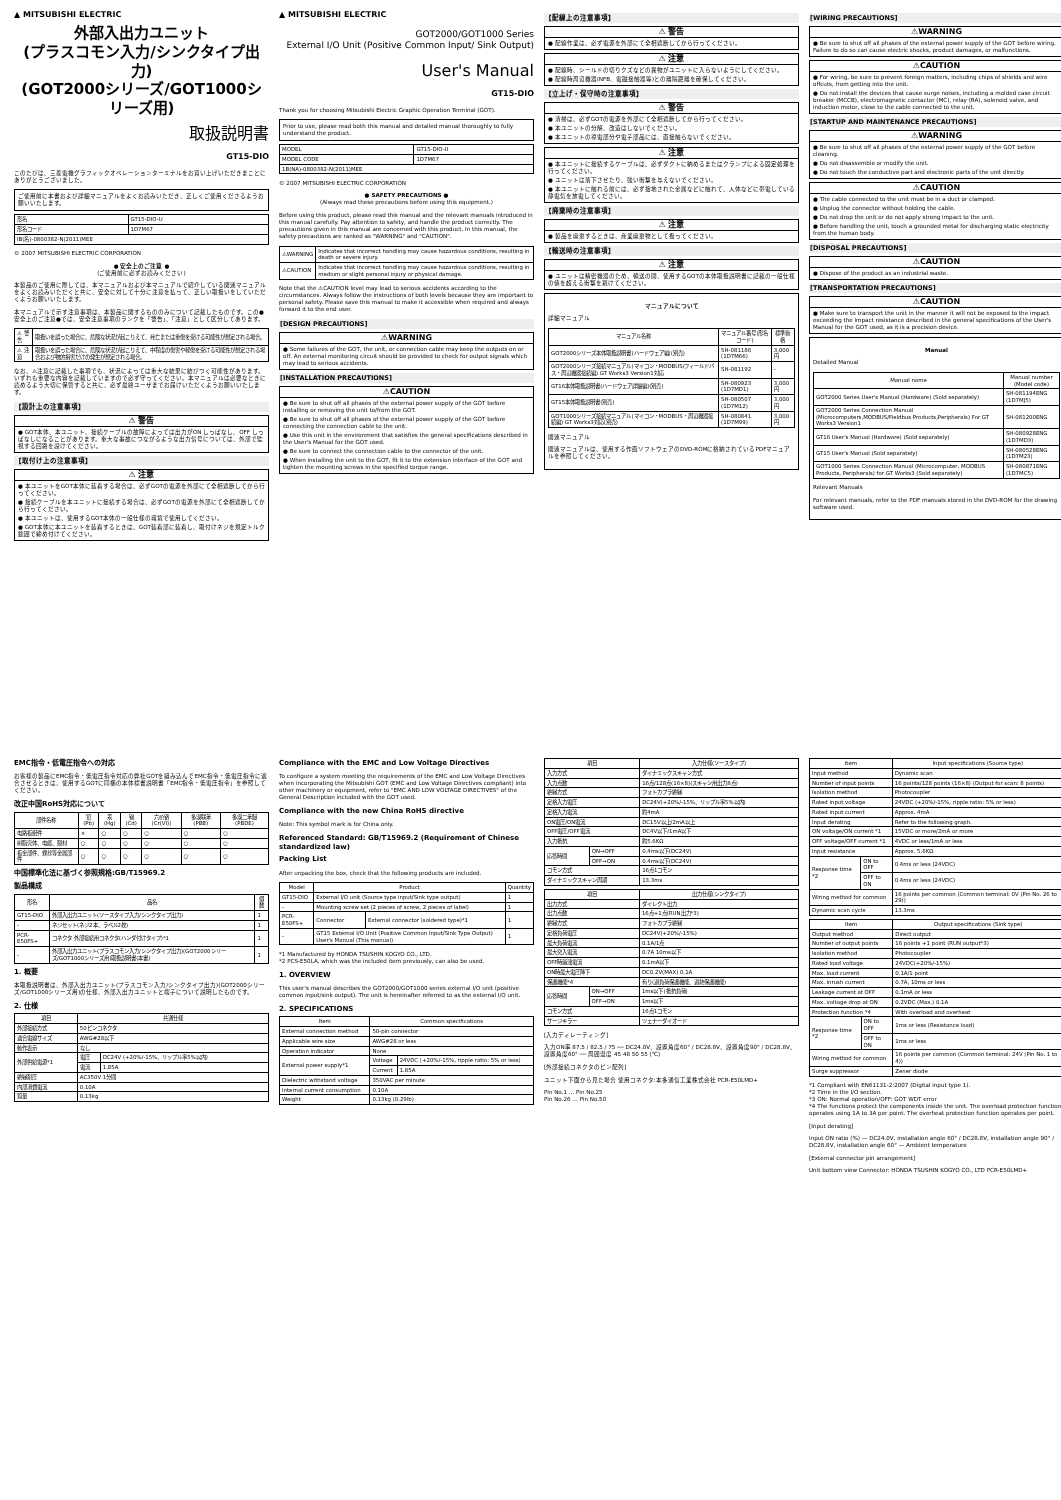▲ MITSUBISHI ELECTRIC
外部入出力ユニット
(プラスコモン入力/シンクタイプ出力)
(GOT2000シリーズ/GOT1000シリーズ用)
取扱説明書
GT15-DIO
このたびは、三菱電機グラフィックオペレーションターミナルをお買い上げいただきまことにありがとうございました。
ご使用前に本書および詳細マニュアルをよくお読みいただき、正しくご使用くださるようお願いいたします。
| 形名 | GT15-DIO-U |
| 形名コード | 1D7M67 |
| IB(名)-0800382-N(2011)MEE | |
© 2007 MITSUBISHI ELECTRIC CORPORATION
● 安全上のご注意 ●
(ご使用前に必ずお読みください)
本製品のご使用に際しては、本マニュアルおよび本マニュアルで紹介している関連マニュアルをよくお読みいただくと共に、安全に対して十分に注意を払って、正しい取扱いをしていただくようお願いいたします。
本マニュアルで示す注意事項は、本製品に関するもののみについて記載したものです。この●安全上のご注意●では、安全注意事項のランクを「警告」、「注意」として区分してあります。
| ⚠ 警告 | 取扱いを誤った場合に、危険な状況が起こりえて、死亡または重傷を受ける可能性が想定される場合。 |
| ⚠ 注意 | 取扱いを誤った場合に、危険な状況が起こりえて、中程度の傷害や軽傷を受ける可能性が想定される場合および物的損害だけの発生が想定される場合。 |
なお、⚠注意に記載した事項でも、状況によっては重大な結果に結びつく可能性があります。いずれも重要な内容を記載していますので必ず守ってください。本マニュアルは必要なときに読めるよう大切に保管すると共に、必ず最終ユーザまでお届けいただくようお願いいたします。
【設計上の注意事項】
⚠ 警告
● GOT本体、本ユニット、接続ケーブルの故障によっては出力がON しっぱなし、OFF しっぱなしになることがあります。重大な事故につながるような出力信号については、外部で監視する回路を設けてください。
【取付け上の注意事項】
⚠ 注意
● 本ユニットをGOT本体に装着する場合は、必ずGOTの電源を外部にて全相遮断してから行ってください。
● 接続ケーブルを本ユニットに接続する場合は、必ずGOTの電源を外部にて全相遮断してから行ってください。
● 本ユニットは、使用するGOT本体の一般仕様の環境で使用してください。
● GOT本体に本ユニットを装着するときは、GOT装着部に装着し、取付けネジを規定トルク範囲で締め付けてください。
▲ MITSUBISHI ELECTRIC
GOT2000/GOT1000 Series
External I/O Unit (Positive Common Input/ Sink Output)
User's Manual
GT15-DIO
Thank you for choosing Mitsubishi Electric Graphic Operation Terminal (GOT).
Prior to use, please read both this manual and detailed manual thoroughly to fully understand the product.
| MODEL | GT15-DIO-U |
| MODEL CODE | 1D7M67 |
| 1B(NA)-0800382-N(2011)MEE | |
© 2007 MITSUBISHI ELECTRIC CORPORATION
● SAFETY PRECAUTIONS ●
(Always read these precautions before using this equipment.)
Before using this product, please read this manual and the relevant manuals introduced in this manual carefully. Pay attention to safety, and handle the product correctly. The precautions given in this manual are concerned with this product. In this manual, the safety precautions are ranked as "WARNING" and "CAUTION".
| ⚠WARNING | Indicates that incorrect handling may cause hazardous conditions, resulting in death or severe injury. |
| ⚠CAUTION | Indicates that incorrect handling may cause hazardous conditions, resulting in medium or slight personal injury or physical damage. |
Note that the ⚠CAUTION level may lead to serious accidents according to the circumstances. Always follow the instructions of both levels because they are important to personal safety. Please save this manual to make it accessible when required and always forward it to the end user.
[DESIGN PRECAUTIONS]
⚠WARNING
● Some failures of the GOT, the unit, or connection cable may keep the outputs on or off. An external monitoring circuit should be provided to check for output signals which may lead to serious accidents.
[INSTALLATION PRECAUTIONS]
⚠CAUTION
● Be sure to shut off all phases of the external power supply of the GOT before installing or removing the unit to/from the GOT.
● Be sure to shut off all phases of the external power supply of the GOT before connecting the connection cable to the unit.
● Use this unit in the environment that satisfies the general specifications described in the User's Manual for the GOT used.
● Be sure to connect the connection cable to the connector of the unit.
● When installing the unit to the GOT, fit it to the extension interface of the GOT and tighten the mounting screws in the specified torque range.
【配線上の注意事項】
⚠ 警告
● 配線作業は、必ず電源を外部にて全相遮断してから行ってください。
⚠ 注意
● 配線時、シールドの切りクズなどの異物がユニットに入らないようにしてください。
● 配線時周辺機器(NFB、電磁接触器等)との離隔距離を確保してください。
【立上げ・保守時の注意事項】
⚠ 警告
● 清掃は、必ずGOTの電源を外部にて全相遮断してから行ってください。
● 本ユニットの分解、改造はしないでください。
● 本ユニットの導電部分や電子部品には、直接触らないでください。
⚠ 注意
● 本ユニットに接続するケーブルは、必ずダクトに納めるまたはクランプによる固定処理を行ってください。
● ユニットは落下させたり、強い衝撃を与えないでください。
● 本ユニットに触れる前には、必ず接地された金属などに触れて、人体などに帯電している静電気を放電してください。
【廃棄時の注意事項】
⚠ 注意
● 製品を廃棄するときは、産業廃棄物として扱ってください。
【輸送時の注意事項】
⚠ 注意
● ユニットは精密機器のため、輸送の間、使用するGOTの本体取扱説明書に記載の一般仕様の値を超える衝撃を避けてください。
マニュアルについて
詳細マニュアル
| マニュアル名称 | マニュアル番号(形名コード) | 標準価格 |
| --- | --- | --- |
| GOT2000シリーズ本体取扱説明書(ハードウェア編)(別売) | SH-081186 (1D7M66) | 3,000円 |
| GOT2000シリーズ接続マニュアル(マイコン・MODBUS/フィールドバス・周辺機器接続編) GT Works3 Version1対応 | SH-081192 | - |
| GT16本体取扱説明書(ハードウェア詳細編)(別売) | SH-080923 (1D7MD1) | 3,000円 |
| GT15本体取扱説明書(別売) | SH-080507 (1D7M12) | 3,000円 |
| GOT1000シリーズ接続マニュアル(マイコン・MODBUS・周辺機器接続編) GT Works3対応(別売) | SH-080841 (1D7M99) | 3,000円 |
関連マニュアル
関連マニュアルは、使用する作画ソフトウェアのDVD-ROMに格納されているPDFマニュアルを参照してください。
[WIRING PRECAUTIONS]
⚠WARNING
● Be sure to shut off all phases of the external power supply of the GOT before wiring. Failure to do so can cause electric shocks, product damages, or malfunctions.
⚠CAUTION
● For wiring, be sure to prevent foreign matters, including chips of shields and wire offcuts, from getting into the unit.
● Do not install the devices that cause surge noises, including a molded case circuit breaker (MCCB), electromagnetic contactor (MC), relay (RA), solenoid valve, and induction motor, close to the cable connected to the unit.
[STARTUP AND MAINTENANCE PRECAUTIONS]
⚠WARNING
● Be sure to shut off all phases of the external power supply of the GOT before cleaning.
● Do not disassemble or modify the unit.
● Do not touch the conductive part and electronic parts of the unit directly.
⚠CAUTION
● The cable connected to the unit must be in a duct or clamped.
● Unplug the connector without holding the cable.
● Do not drop the unit or do not apply strong impact to the unit.
● Before handling the unit, touch a grounded metal for discharging static electricity from the human body.
[DISPOSAL PRECAUTIONS]
⚠CAUTION
● Dispose of the product as an industrial waste.
[TRANSPORTATION PRECAUTIONS]
⚠CAUTION
● Make sure to transport the unit in the manner it will not be exposed to the impact exceeding the impact resistance described in the general specifications of the User's Manual for the GOT used, as it is a precision device.
Manual
Detailed Manual
| Manual name | Manual number (Model code) |
| --- | --- |
| GOT2000 Series User's Manual (Hardware) (Sold separately) | SH-081194ENG (1D7MJ5) |
| GOT2000 Series Connection Manual (Microcomputers,MODBUS/Fieldbus Products,Peripherals) For GT Works3 Version1 | SH-081200ENG |
| GT16 User's Manual (Hardware) (Sold separately) | SH-080928ENG (1D7MD3) |
| GT15 User's Manual (Sold separately) | SH-080528ENG (1D7M23) |
| GOT1000 Series Connection Manual (Microcomputer, MODBUS Products, Peripherals) for GT Works3 (Sold separately) | SH-080871ENG (1D7MC5) |
Relevant Manuals
For relevant manuals, refer to the PDF manuals stored in the DVD-ROM for the drawing software used.
EMC指令・低電圧指令への対応
お客様の製品にEMC指令・低電圧指令対応の弊社GOTを組み込んでEMC指令・低電圧指令に適合させるときは、使用するGOTに同梱の本体標書説明書「EMC指令・低電圧指令」を参照してください。
改正中国RoHS対応について
| 部件名称 | 铅(Pb) | 汞(Hg) | 镉(Cd) | 六价铬(Cr(VI)) | 多溴联苯(PBB) | 多溴二苯醚(PBDE) |
| --- | --- | --- | --- | --- | --- | --- |
| 电路板组件 | × | ○ | ○ | ○ | ○ | ○ |
| 树脂壳体、电缆、膜材 | ○ | ○ | ○ | ○ | ○ | ○ |
| 板金部件、螺丝等金属部件 | ○ | ○ | ○ | ○ | ○ | ○ |
中国標準化法に基づく参照規格:GB/T15969.2
製品構成
| 形名 | 品名 | 個数 |
| --- | --- | --- |
| GT15-DIO | 外部入出力ユニット(ソースタイプ入力/シンクタイプ出力) | 1 |
| - | ネジセット(ネジ2本、ラベル2枚) | 1 |
| PCR-E50FS+ | コネクタ 外部接続用コネクタ(ハンダ付けタイプ)*1 | 1 |
| - | 外部入出力ユニット(プラスコモン入力/シンクタイプ出力)(GOT2000シリーズ/GOT1000シリーズ用)取扱説明書(本書) | 1 |
1. 概要
本取扱説明書は、外部入出力ユニット(プラスコモン入力/シンクタイプ出力)(GOT2000シリーズ/GOT1000シリーズ用)の仕様、外部入出力ユニットと端子について説明したものです。
2. 仕様
| 項目 | 共通仕様 | |
| --- | --- | --- |
| 外部接続方式 | 50ピンコネクタ | |
| 適合電線サイズ | AWG#28以下 | |
| 動作表示 | なし | |
| 外部供給電源*1 | 電圧 | DC24V (+20%/-15%、リップル率5%以内) |
| | 電流 | 1.85A |
| 絶縁耐圧 | AC350V 1分間 | |
| 内部消費電流 | 0.10A | |
| 質量 | 0.13kg | |
Compliance with the EMC and Low Voltage Directives
To configure a system meeting the requirements of the EMC and Low Voltage Directives when incorporating the Mitsubishi GOT (EMC and Low Voltage Directives compliant) into other machinery or equipment, refer to "EMC AND LOW VOLTAGE DIRECTIVES" of the General Description included with the GOT used.
Compliance with the new China RoHS directive
Note: This symbol mark is for China only.
Referenced Standard: GB/T15969.2 (Requirement of Chinese standardized law)
Packing List
After unpacking the box, check that the following products are included.
| Model | Product | | Quantity |
| --- | --- | --- | --- |
| GT15-DIO | External I/O unit (Source type input/Sink type output) | | 1 |
| - | Mounting screw set (2 pieces of screw, 2 pieces of label) | | 1 |
| PCR-E50FS+ | Connector | External connector (soldered type)*1 | 1 |
| - | GT15 External I/O Unit (Positive Common Input/Sink Type Output) User's Manual (This manual) | | 1 |
*1 Manufactured by HONDA TSUSHIN KOGYO CO., LTD.
*2 PCS-E50LA, which was the included item previously, can also be used.
1. OVERVIEW
This user's manual describes the GOT2000/GOT1000 series external I/O unit (positive common input/sink output). The unit is hereinafter referred to as the external I/O unit.
2. SPECIFICATIONS
| Item | Common specifications | |
| --- | --- | --- |
| External connection method | 50-pin connector | |
| Applicable wire size | AWG#28 or less | |
| Operation indicator | None | |
| External power supply*1 | Voltage | 24VDC (+20%/-15%, ripple ratio: 5% or less) |
| | Current | 1.85A |
| Dielectric withstand voltage | 350VAC per minute | |
| Internal current consumption | 0.10A | |
| Weight | 0.13kg (0.29lb) | |
| 項目 | | 入力仕様(ソースタイプ) |
| --- | --- | --- |
| 入力方式 | | ダイナミックスキャン方式 |
| 入力点数 | | 16点/128点(16×8)(スキャン用出力8点) |
| 絶縁方式 | | フォトカプラ絶縁 |
| 定格入力電圧 | | DC24V(+20%/-15%、リップル率5%以内) |
| 定格入力電流 | | 約4mA |
| ON電圧/ON電流 | | DC15V以上/2mA以上 |
| OFF電圧/OFF電流 | | DC4V以下/1mA以下 |
| 入力抵抗 | | 約5.6KΩ |
| 応答時間 | ON→OFF | 0.4ms以下(DC24V) |
| | OFF→ON | 0.4ms以下(DC24V) |
| コモン方式 | | 16点1コモン |
| ダイナミックスキャン周期 | | 13.3ms |
| 項目 | | 出力仕様(シンクタイプ) |
| --- | --- | --- |
| 出力方式 | | ダイレクト出力 |
| 出力点数 | | 16点+1点(RUN出力*3) |
| 絶縁方式 | | フォトカプラ絶縁 |
| 定格負荷電圧 | | DC24V(+20%/-15%) |
| 最大負荷電流 | | 0.1A/1点 |
| 最大突入電流 | | 0.7A 10ms以下 |
| OFF時漏洩電流 | | 0.1mA以下 |
| ON時最大電圧降下 | | DC0.2V(MAX) 0.1A |
| 保護機能*4 | | 有り(過負荷保護機能、過熱保護機能) |
| 応答時間 | ON→OFF | 1ms以下(抵抗負荷) |
| | OFF→ON | 1ms以下 |
| コモン方式 | | 16点1コモン |
| サージキラー | | ツェナーダイオード |
[入力ディレーティング]
入力ON率 87.5 / 82.5 / 75 ── DC24.0V、設置角度60° / DC28.8V、設置角度90° / DC28.8V、設置角度60° ── 周囲温度 45 48 50 55 (℃)
[外部接続コネクタのピン配列]
ユニット下面から見た場合 使用コネクタ:本多通信工業株式会社 PCR-E50LMD+
Pin No.1 … Pin No.25
Pin No.26 … Pin No.50
| Item | | Input specifications (Source type) |
| --- | --- | --- |
| Input method | | Dynamic scan |
| Number of input points | | 16 points/128 points (16×8) (Output for scan: 8 points) |
| Isolation method | | Photocoupler |
| Rated input voltage | | 24VDC (+20%/-15%, ripple ratio: 5% or less) |
| Rated input current | | Approx. 4mA |
| Input derating | | Refer to the following graph. |
| ON voltage/ON current *1 | | 15VDC or more/2mA or more |
| OFF voltage/OFF current *1 | | 4VDC or less/1mA or less |
| Input resistance | | Approx. 5.6KΩ |
| Response time *2 | ON to OFF | 0.4ms or less (24VDC) |
| | OFF to ON | 0.4ms or less (24VDC) |
| Wiring method for common | | 16 points per common (Common terminal: 0V (Pin No. 26 to 29)) |
| Dynamic scan cycle | | 13.3ms |
| Item | | Output specifications (Sink type) |
| --- | --- | --- |
| Output method | | Direct output |
| Number of output points | | 16 points +1 point (RUN output*3) |
| Isolation method | | Photocoupler |
| Rated load voltage | | 24VDC(+20%/-15%) |
| Max. load current | | 0.1A/1 point |
| Max. inrush current | | 0.7A, 10ms or less |
| Leakage current at OFF | | 0.1mA or less |
| Max. voltage drop at ON | | 0.2VDC (Max.) 0.1A |
| Protection function *4 | | With overload and overheat |
| Response time *2 | ON to OFF | 1ms or less (Resistance load) |
| | OFF to ON | 1ms or less |
| Wiring method for common | | 16 points per common (Common terminal: 24V (Pin No. 1 to 4)) |
| Surge suppressor | | Zener diode |
*1 Compliant with EN61131-2:2007 (Digital input type 1).
*2 Time in the I/O section.
*3 ON: Normal operation/OFF: GOT WDT error
*4 The functions protect the components inside the unit. The overload protection function operates using 1A to 3A per point. The overheat protection function operates per point.
[Input derating]
Input ON ratio (%) — DC24.0V, installation angle 60° / DC28.8V, installation angle 90° / DC28.8V, installation angle 60° — Ambient temperature
[External connector pin arrangement]
Unit bottom view Connector: HONDA TSUSHIN KOGYO CO., LTD PCR-E50LMD+